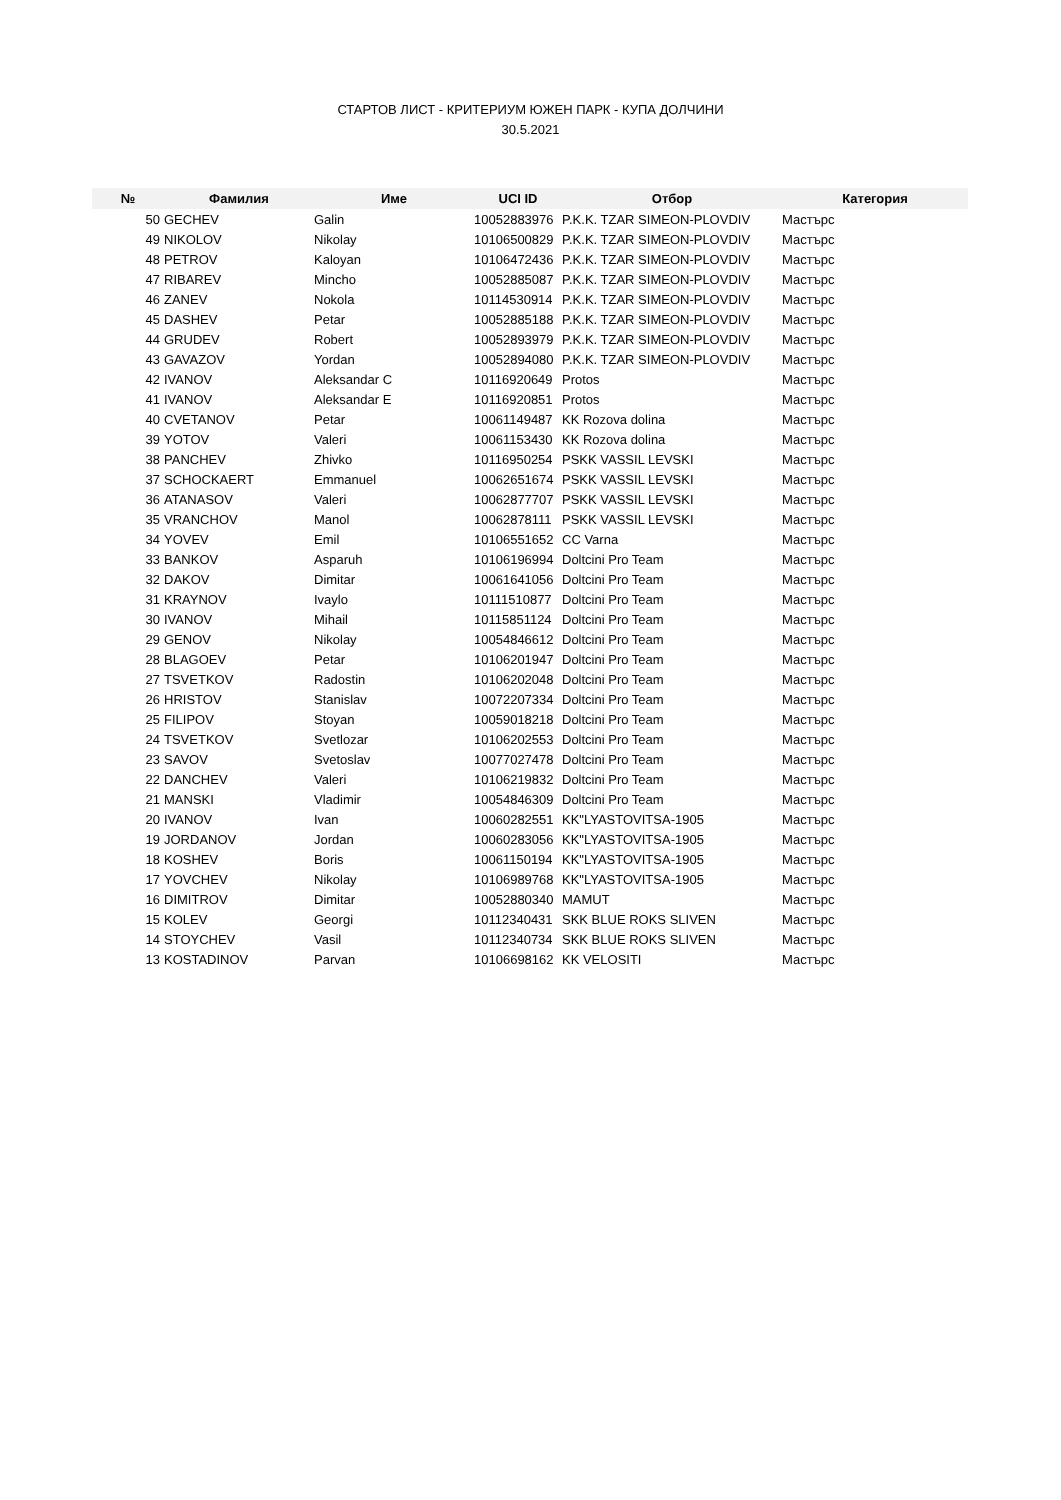СТАРТОВ ЛИСТ - КРИТЕРИУМ ЮЖЕН ПАРК - КУПА ДОЛЧИНИ
30.5.2021
| № | Фамилия | Име | UCI ID | Отбор | Категория |
| --- | --- | --- | --- | --- | --- |
| 50 | GECHEV | Galin | 10052883976 | P.K.K. TZAR SIMEON-PLOVDIV | Мастърс |
| 49 | NIKOLOV | Nikolay | 10106500829 | P.K.K. TZAR SIMEON-PLOVDIV | Мастърс |
| 48 | PETROV | Kaloyan | 10106472436 | P.K.K. TZAR SIMEON-PLOVDIV | Мастърс |
| 47 | RIBAREV | Mincho | 10052885087 | P.K.K. TZAR SIMEON-PLOVDIV | Мастърс |
| 46 | ZANEV | Nokola | 10114530914 | P.K.K. TZAR SIMEON-PLOVDIV | Мастърс |
| 45 | DASHEV | Petar | 10052885188 | P.K.K. TZAR SIMEON-PLOVDIV | Мастърс |
| 44 | GRUDEV | Robert | 10052893979 | P.K.K. TZAR SIMEON-PLOVDIV | Мастърс |
| 43 | GAVAZOV | Yordan | 10052894080 | P.K.K. TZAR SIMEON-PLOVDIV | Мастърс |
| 42 | IVANOV | Aleksandar C | 10116920649 | Protos | Мастърс |
| 41 | IVANOV | Aleksandar E | 10116920851 | Protos | Мастърс |
| 40 | CVETANOV | Petar | 10061149487 | KK Rozova dolina | Мастърс |
| 39 | YOTOV | Valeri | 10061153430 | KK Rozova dolina | Мастърс |
| 38 | PANCHEV | Zhivko | 10116950254 | PSKK VASSIL LEVSKI | Мастърс |
| 37 | SCHOCKAERT | Emmanuel | 10062651674 | PSKK VASSIL LEVSKI | Мастърс |
| 36 | ATANASOV | Valeri | 10062877707 | PSKK VASSIL LEVSKI | Мастърс |
| 35 | VRANCHOV | Manol | 10062878111 | PSKK VASSIL LEVSKI | Мастърс |
| 34 | YOVEV | Emil | 10106551652 | CC Varna | Мастърс |
| 33 | BANKOV | Asparuh | 10106196994 | Doltcini Pro Team | Мастърс |
| 32 | DAKOV | Dimitar | 10061641056 | Doltcini Pro Team | Мастърс |
| 31 | KRAYNOV | Ivaylo | 10111510877 | Doltcini Pro Team | Мастърс |
| 30 | IVANOV | Mihail | 10115851124 | Doltcini Pro Team | Мастърс |
| 29 | GENOV | Nikolay | 10054846612 | Doltcini Pro Team | Мастърс |
| 28 | BLAGOEV | Petar | 10106201947 | Doltcini Pro Team | Мастърс |
| 27 | TSVETKOV | Radostin | 10106202048 | Doltcini Pro Team | Мастърс |
| 26 | HRISTOV | Stanislav | 10072207334 | Doltcini Pro Team | Мастърс |
| 25 | FILIPOV | Stoyan | 10059018218 | Doltcini Pro Team | Мастърс |
| 24 | TSVETKOV | Svetlozar | 10106202553 | Doltcini Pro Team | Мастърс |
| 23 | SAVOV | Svetoslav | 10077027478 | Doltcini Pro Team | Мастърс |
| 22 | DANCHEV | Valeri | 10106219832 | Doltcini Pro Team | Мастърс |
| 21 | MANSKI | Vladimir | 10054846309 | Doltcini Pro Team | Мастърс |
| 20 | IVANOV | Ivan | 10060282551 | KK"LYASTOVITSA-1905 | Мастърс |
| 19 | JORDANOV | Jordan | 10060283056 | KK"LYASTOVITSA-1905 | Мастърс |
| 18 | KOSHEV | Boris | 10061150194 | KK"LYASTOVITSA-1905 | Мастърс |
| 17 | YOVCHEV | Nikolay | 10106989768 | KK"LYASTOVITSA-1905 | Мастърс |
| 16 | DIMITROV | Dimitar | 10052880340 | MAMUT | Мастърс |
| 15 | KOLEV | Georgi | 10112340431 | SKK BLUE ROKS SLIVEN | Мастърс |
| 14 | STOYCHEV | Vasil | 10112340734 | SKK BLUE ROKS SLIVEN | Мастърс |
| 13 | KOSTADINOV | Parvan | 10106698162 | KK VELOSITI | Мастърс |